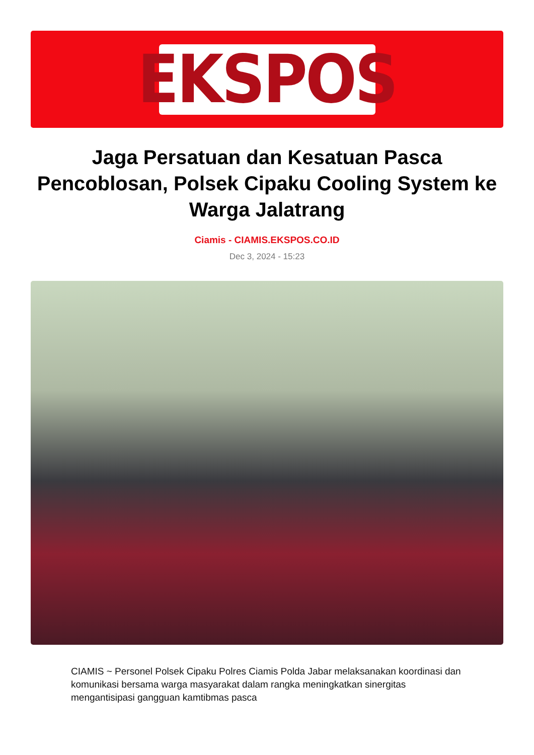EKSPOS
Jaga Persatuan dan Kesatuan Pasca Pencoblosan, Polsek Cipaku Cooling System ke Warga Jalatrang
Ciamis - CIAMIS.EKSPOS.CO.ID
Dec 3, 2024 - 15:23
CIAMIS ~ Personel Polsek Cipaku Polres Ciamis Polda Jabar melaksanakan koordinasi dan komunikasi bersama warga masyarakat dalam rangka meningkatkan sinergitas mengantisipasi gangguan kamtibmas pasca